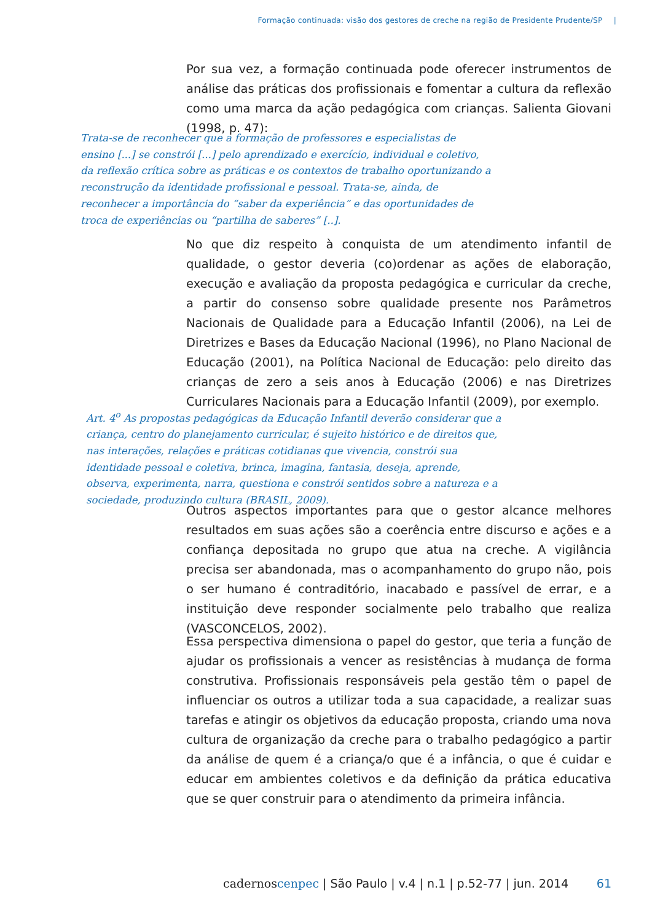Formação continuada: visão dos gestores de creche na região de Presidente Prudente/SP |
Por sua vez, a formação continuada pode oferecer instrumentos de análise das práticas dos profissionais e fomentar a cultura da reflexão como uma marca da ação pedagógica com crianças. Salienta Giovani (1998, p. 47):
Trata-se de reconhecer que a formação de professores e especialistas de ensino [...] se constrói [...] pelo aprendizado e exercício, individual e coletivo, da reflexão crítica sobre as práticas e os contextos de trabalho oportunizando a reconstrução da identidade profissional e pessoal. Trata-se, ainda, de reconhecer a importância do “saber da experiência” e das oportunidades de troca de experiências ou “partilha de saberes” [..].
No que diz respeito à conquista de um atendimento infantil de qualidade, o gestor deveria (co)ordenar as ações de elaboração, execução e avaliação da proposta pedagógica e curricular da creche, a partir do consenso sobre qualidade presente nos Parâmetros Nacionais de Qualidade para a Educação Infantil (2006), na Lei de Diretrizes e Bases da Educação Nacional (1996), no Plano Nacional de Educação (2001), na Política Nacional de Educação: pelo direito das crianças de zero a seis anos à Educação (2006) e nas Diretrizes Curriculares Nacionais para a Educação Infantil (2009), por exemplo.
Art. 4<sup>o</sup> As propostas pedagógicas da Educação Infantil deverão considerar que a criança, centro do planejamento curricular, é sujeito histórico e de direitos que, nas interações, relações e práticas cotidianas que vivencia, constrói sua identidade pessoal e coletiva, brinca, imagina, fantasia, deseja, aprende, observa, experimenta, narra, questiona e constrói sentidos sobre a natureza e a sociedade, produzindo cultura (BRASIL, 2009).
Outros aspectos importantes para que o gestor alcance melhores resultados em suas ações são a coerência entre discurso e ações e a confiança depositada no grupo que atua na creche. A vigilância precisa ser abandonada, mas o acompanhamento do grupo não, pois o ser humano é contraditório, inacabado e passível de errar, e a instituição deve responder socialmente pelo trabalho que realiza (VASCONCELOS, 2002).
Essa perspectiva dimensiona o papel do gestor, que teria a função de ajudar os profissionais a vencer as resistências à mudança de forma construtiva. Profissionais responsáveis pela gestão têm o papel de influenciar os outros a utilizar toda a sua capacidade, a realizar suas tarefas e atingir os objetivos da educação proposta, criando uma nova cultura de organização da creche para o trabalho pedagógico a partir da análise de quem é a criança/o que é a infância, o que é cuidar e educar em ambientes coletivos e da definição da prática educativa que se quer construir para o atendimento da primeira infância.
cadernos cenpec | São Paulo | v.4 | n.1 | p.52-77 | jun. 2014
61